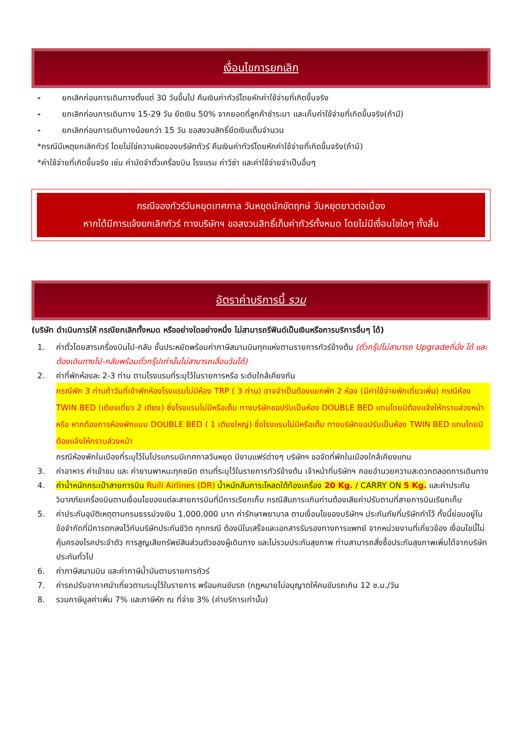เงื่อนไขการยกเลิก
- ยกเลิกก่อนการเดินทางตั้งแต่ 30 วันขึ้นไป คืนเงินค่าทัวร์โดยหักค่าใช้จ่ายที่เกิดขึ้นจริง
- ยกเลิกก่อนการเดินทาง 15-29 วัน ยึดเงิน 50% จากยอดที่ลูกค้าชำระมา และเก็บค่าใช้จ่ายที่เกิดขึ้นจริง(ถ้ามี)
- ยกเลิกก่อนการเดินทางน้อยกว่า 15 วัน ขอสงวนสิทธิ์ยึดเงินเต็มจำนวน
*กรณีมีเหตุยกเลิกทัวร์ โดยไม่ใช่ความผิดของบริษัททัวร์ คืนเงินค่าทัวร์โดยหักค่าใช้จ่ายที่เกิดขึ้นจริง(ถ้ามี)
*ค่าใช้จ่ายที่เกิดขึ้นจริง เช่น ค่ามัดจำตั๋วเครื่องบิน โรงแรม ค่าวีซ่า และค่าใช้จ่ายจำเป็นอื่นๆ
กรณีจองทัวร์วันหยุดเทศกาล วันหยุดนักขัตฤกษ์ วันหยุดยาวต่อเนื่อง
หากได้มีการแจ้งยกเลิกทัวร์ ทางบริษัทฯ ขอสงวนสิทธิ์เก็บค่าทัวร์ทั้งหมด โดยไม่มีเงื่อนไขใดๆ ทั้งสิ้น
อัตราค่าบริการนี้ รวม
(บริษัท ดำเนินการให้ กรณียกเลิกทั้งหมด หรืออย่างใดอย่างหนึ่ง ไม่สามารถรีฟันด์เป็นเงินหรือการบริการอื่นๆ ได้)
1. ค่าตั๋วโดยสารเครื่องบินไป-กลับ ชั้นประหยัดพร้อมค่าภาษีสนามบินทุกแห่งตามรายการทัวร์ข้างต้น (ตั๋วกรุ๊ปไม่สามารถ Upgradeที่นั่ง ได้ และต้องเดินทางไป-กลับพร้อมตั๋วกรุ๊ปเท่านั้นไม่สามารถเลื่อนวันได้)
2. ค่าที่พักห้องละ 2-3 ท่าน ตามโรงแรมที่ระบุไว้ในรายการหรือ ระดับใกล้เคียงกัน
กรณีพัก 3 ท่านถ้าวันที่เข้าพักห้องโรงแรมไม่มีห้อง TRP ( 3 ท่าน) อาจจำเป็นต้องแยกพัก 2 ห้อง (มีค่าใช้จ่ายพักเดี่ยวเพิ่ม) กรณีห้อง TWIN BED (เตียงเดี่ยว 2 เตียง) ซึ่งโรงแรมไม่มีหรือเต็ม ทางบริษัทขอปรับเป็นห้อง DOUBLE BED แทนโดยมิต้องแจ้งให้ทราบล่วงหน้า หรือ หากต้องการห้องพักแบบ DOUBLE BED ( 1 เตียงใหญ่) ซึ่งโรงแรมไม่มีหรือเต็ม ทางบริษัทขอปรับเป็นห้อง TWIN BED แทนโดยมิต้องแจ้งให้ทราบล่วงหน้า
กรณีห้องพักในเมืองที่ระบุไว้ในโปรแกรมมีเทศกาลวันหยุด มีงานแฟร์ต่างๆ บริษัทฯ ขอจัดที่พักในเมืองใกล้เคียงแทน
3. ค่าอาหาร ค่าเข้าชม และ ค่ายานพาหนะทุกชนิด ตามที่ระบุไว้ในรายการทัวร์ข้างต้น เจ้าหน้าที่บริษัทฯ คอยอำนวยความสะดวกตลอดการเดินทาง
4. ค่าน้ำหนักกระเป๋าสายการบิน Ruili Airlines (DR) น้ำหนักสัมภาระโหลดใต้ท้องเครื่อง 20 Kg. / CARRY ON 5 Kg. และค่าประกันวินาศภัยเครื่องบินตามเงื่อนไขของแต่ละสายการบินที่มีการเรียกเก็บ กรณีสัมภาระเกินท่านต้องเสียค่าปรับตามที่สายการบินเรียกเก็บ
5. ค่าประกันอุบัติเหตุตามกรมธรรม์วงเงิน 1,000,000 บาท ค่ารักษาพยาบาล ตามเงื่อนไขของบริษัทฯ ประกันภัยที่บริษัททำไว้ ทั้งนี้ย่อมอยู่ในข้อจำกัดที่มีการตกลงไว้กับบริษัทประกันชีวิต ทุกกรณี ต้องมีใบเสร็จและเอกสารรับรองทางการแพทย์ จากหน่วยงานที่เกี่ยวข้อง เงื่อนไขนี้ไม่คุ้มครองโรคประจำตัว การสูญเสียทรัพย์สินส่วนตัวของผู้เดินทาง และไม่รวมประกันสุขภาพ ท่านสามารถสั่งซื้อประกันสุขภาพเพิ่มได้จากบริษัทประกันทั่วไป
6. ค่าภาษีสนามบิน และค่าภาษีน้ำมันตามรายการทัวร์
7. ค่ารถปรับอากาศนำเที่ยวตามระบุไว้ในรายการ พร้อมคนขับรถ (กฎหมายไม่อนุญาตให้คนขับรถเกิน 12 ช.ม./วัน
8. รวมภาษีมูลค่าเพิ่ม 7% และภาษีหัก ณ ที่จ่าย 3% (ค่าบริการเท่านั้น)